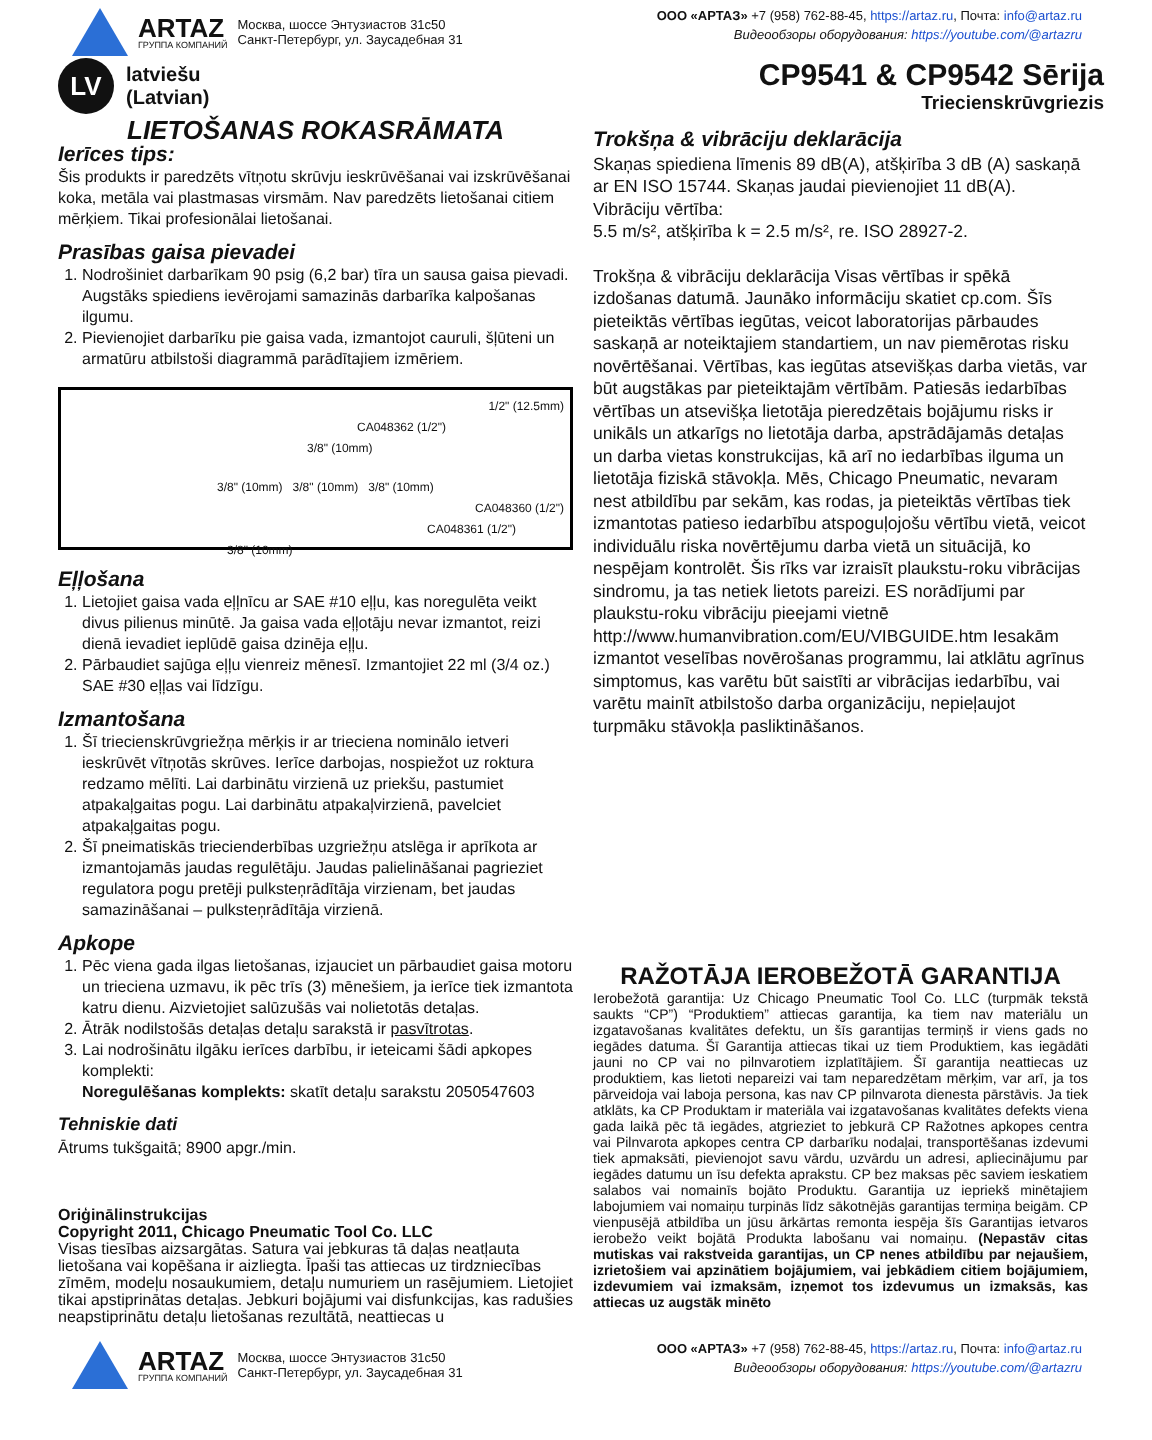ARTAZ
ГРУППА КОМПАНИЙ
Москва, шоссе Энтузиастов 31с50
Санкт-Петербург, ул. Заусадебная 31
ООО «АРТАЗ» +7 (958) 762-88-45, https://artaz.ru, Почта: info@artaz.ru
Видеообзоры оборудования: https://youtube.com/@artazru
LV
latviešu
(Latvian)
CP9541 & CP9542 Sērija
Triecienskrūvgriezis
LIETOŠANAS ROKASRĀMATA
Ierīces tips:
Šis produkts ir paredzēts vītņotu skrūvju ieskrūvēšanai vai izskrūvēšanai koka, metāla vai plastmasas virsmām. Nav paredzēts lietošanai citiem mērķiem. Tikai profesionālai lietošanai.
Prasības gaisa pievadei
1. Nodrošiniet darbarīkam 90 psig (6,2 bar) tīra un sausa gaisa pievadi. Augstāks spiediens ievērojami samazinās darbarīka kalpošanas ilgumu.
2. Pievienojiet darbarīku pie gaisa vada, izmantojot cauruli, šļūteni un armatūru atbilstoši diagrammā parādītajiem izmēriem.
1/2" (12.5mm)
CA048362 (1/2")
3/8" (10mm)
3/8" (10mm) 3/8" (10mm) 3/8" (10mm)
CA048360 (1/2")
CA048361 (1/2")
3/8" (10mm)
Eļļošana
1. Lietojiet gaisa vada eļļnīcu ar SAE #10 eļļu, kas noregulēta veikt divus pilienus minūtē. Ja gaisa vada eļļotāju nevar izmantot, reizi dienā ievadiet ieplūdē gaisa dzinēja eļļu.
2. Pārbaudiet sajūga eļļu vienreiz mēnesī. Izmantojiet 22 ml (3/4 oz.) SAE #30 eļļas vai līdzīgu.
Izmantošana
1. Šī triecienskrūvgriežņa mērķis ir ar trieciena nominālo ietveri ieskrūvēt vītņotās skrūves. Ierīce darbojas, nospiežot uz roktura redzamo mēlīti. Lai darbinātu virzienā uz priekšu, pastumiet atpakaļgaitas pogu. Lai darbinātu atpakaļvirzienā, pavelciet atpakaļgaitas pogu.
2. Šī pneimatiskās triecienderbības uzgriežņu atslēga ir aprīkota ar izmantojamās jaudas regulētāju. Jaudas palielināšanai pagrieziet regulatora pogu pretēji pulksteņrādītāja virzienam, bet jaudas samazināšanai – pulksteņrādītāja virzienā.
Apkope
1. Pēc viena gada ilgas lietošanas, izjauciet un pārbaudiet gaisa motoru un trieciena uzmavu, ik pēc trīs (3) mēnešiem, ja ierīce tiek izmantota katru dienu. Aizvietojiet salūzušās vai nolietotās detaļas.
2. Ātrāk nodilstošās detaļas detaļu sarakstā ir pasvītrotas.
3. Lai nodrošinātu ilgāku ierīces darbību, ir ieteicami šādi apkopes komplekti:
Noregulēšanas komplekts: skatīt detaļu sarakstu 2050547603
Tehniskie dati
Ātrums tukšgaitā; 8900 apgr./min.
Oriģinālinstrukcijas
Copyright 2011, Chicago Pneumatic Tool Co. LLC
Visas tiesības aizsargātas. Satura vai jebkuras tā daļas neatļauta lietošana vai kopēšana ir aizliegta. Īpaši tas attiecas uz tirdzniecības zīmēm, modeļu nosaukumiem, detaļu numuriem un rasējumiem. Lietojiet tikai apstiprinātas detaļas. Jebkuri bojājumi vai disfunkcijas, kas radušies neapstiprinātu detaļu lietošanas rezultātā, neattiecas u
Trokšņa & vibrāciju deklarācija
Skaņas spiediena līmenis 89 dB(A), atšķirība 3 dB (A) saskaņā ar EN ISO 15744. Skaņas jaudai pievienojiet 11 dB(A).
Vibrāciju vērtība:
5.5 m/s², atšķirība k = 2.5 m/s², re. ISO 28927-2.
Trokšņa & vibrāciju deklarācija Visas vērtības ir spēkā izdošanas datumā. Jaunāko informāciju skatiet cp.com. Šīs pieteiktās vērtības iegūtas, veicot laboratorijas pārbaudes saskaņā ar noteiktajiem standartiem, un nav piemērotas risku novērtēšanai. Vērtības, kas iegūtas atsevišķas darba vietās, var būt augstākas par pieteiktajām vērtībām. Patiesās iedarbības vērtības un atsevišķa lietotāja pieredzētais bojājumu risks ir unikāls un atkarīgs no lietotāja darba, apstrādājamās detaļas un darba vietas konstrukcijas, kā arī no iedarbības ilguma un lietotāja fiziskā stāvokļa. Mēs, Chicago Pneumatic, nevaram nest atbildību par sekām, kas rodas, ja pieteiktās vērtības tiek izmantotas patieso iedarbību atspoguļojošu vērtību vietā, veicot individuālu riska novērtējumu darba vietā un situācijā, ko nespējam kontrolēt. Šis rīks var izraisīt plaukstu-roku vibrācijas sindromu, ja tas netiek lietots pareizi. ES norādījumi par plaukstu-roku vibrāciju pieejami vietnē http://www.humanvibration.com/EU/VIBGUIDE.htm Iesakām izmantot veselības novērošanas programmu, lai atklātu agrīnus simptomus, kas varētu būt saistīti ar vibrācijas iedarbību, vai varētu mainīt atbilstošo darba organizāciju, nepieļaujot turpmāku stāvokļa pasliktināšanos.
RAŽOTĀJA IEROBEŽOTĀ GARANTIJA
Ierobežotā garantija: Uz Chicago Pneumatic Tool Co. LLC (turpmāk tekstā saukts “CP”) “Produktiem” attiecas garantija, ka tiem nav materiālu un izgatavošanas kvalitātes defektu, un šīs garantijas termiņš ir viens gads no iegādes datuma. Šī Garantija attiecas tikai uz tiem Produktiem, kas iegādāti jauni no CP vai no pilnvarotiem izplatītājiem. Šī garantija neattiecas uz produktiem, kas lietoti nepareizi vai tam neparedzētam mērķim, var arī, ja tos pārveidoja vai laboja persona, kas nav CP pilnvarota dienesta pārstāvis. Ja tiek atklāts, ka CP Produktam ir materiāla vai izgatavošanas kvalitātes defekts viena gada laikā pēc tā iegādes, atgrieziet to jebkurā CP Ražotnes apkopes centra vai Pilnvarota apkopes centra CP darbarīku nodaļai, transportēšanas izdevumi tiek apmaksāti, pievienojot savu vārdu, uzvārdu un adresi, apliecinājumu par iegādes datumu un īsu defekta aprakstu. CP bez maksas pēc saviem ieskatiem salabos vai nomainīs bojāto Produktu. Garantija uz iepriekš minētajiem labojumiem vai nomaiņu turpinās līdz sākotnējās garantijas termiņa beigām. CP vienpusējā atbildība un jūsu ārkārtas remonta iespēja šīs Garantijas ietvaros ierobežo veikt bojātā Produkta labošanu vai nomaiņu. (Nepastāv citas mutiskas vai rakstveida garantijas, un CP nenes atbildību par nejaušiem, izrietošiem vai apzinātiem bojājumiem, vai jebkādiem citiem bojājumiem, izdevumiem vai izmaksām, izņemot tos izdevumus un izmaksās, kas attiecas uz augstāk minēto
ARTAZ
ГРУППА КОМПАНИЙ
Москва, шоссе Энтузиастов 31с50
Санкт-Петербург, ул. Заусадебная 31
ООО «АРТАЗ» +7 (958) 762-88-45, https://artaz.ru, Почта: info@artaz.ru
Видеообзоры оборудования: https://youtube.com/@artazru